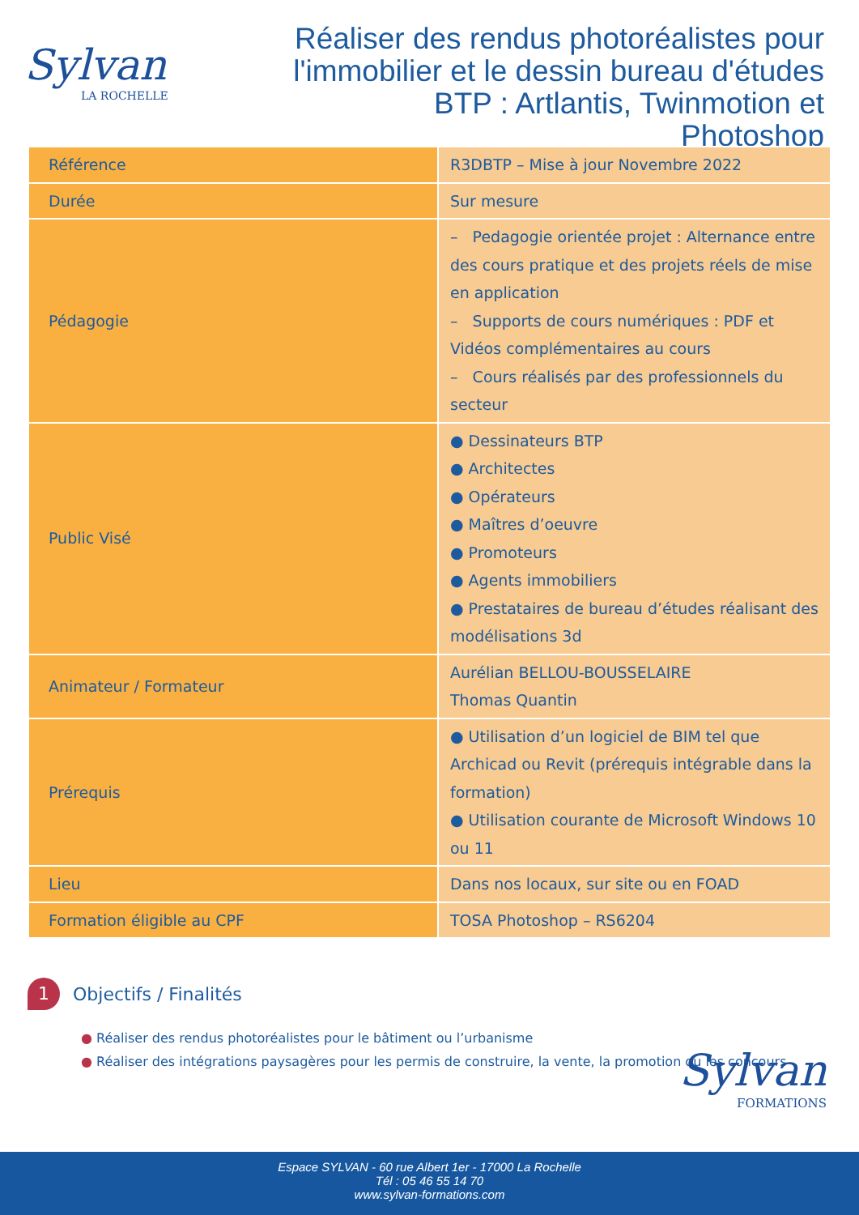Sylvan
LA ROCHELLE
Réaliser des rendus photoréalistes pour l'immobilier et le dessin bureau d'études BTP : Artlantis, Twinmotion et Photoshop
| Référence | R3DBTP – Mise à jour Novembre 2022 |
| Durée | Sur mesure |
| Pédagogie | – Pedagogie orientée projet : Alternance entre des cours pratique et des projets réels de mise en application – Supports de cours numériques : PDF et Vidéos complémentaires au cours – Cours réalisés par des professionnels du secteur |
| Public Visé | ● Dessinateurs BTP ● Architectes ● Opérateurs ● Maîtres d’oeuvre ● Promoteurs ● Agents immobiliers ● Prestataires de bureau d’études réalisant des modélisations 3d |
| Animateur / Formateur | Aurélian BELLOU-BOUSSELAIRE Thomas Quantin |
| Prérequis | ● Utilisation d’un logiciel de BIM tel que Archicad ou Revit (prérequis intégrable dans la formation) ● Utilisation courante de Microsoft Windows 10 ou 11 |
| Lieu | Dans nos locaux, sur site ou en FOAD |
| Formation éligible au CPF | TOSA Photoshop – RS6204 |
1 Objectifs / Finalités
● Réaliser des rendus photoréalistes pour le bâtiment ou l’urbanisme
● Réaliser des intégrations paysagères pour les permis de construire, la vente, la promotion ou les concours
Sylvan
FORMATIONS
Espace SYLVAN - 60 rue Albert 1er - 17000 La Rochelle
Tél : 05 46 55 14 70
www.sylvan-formations.com